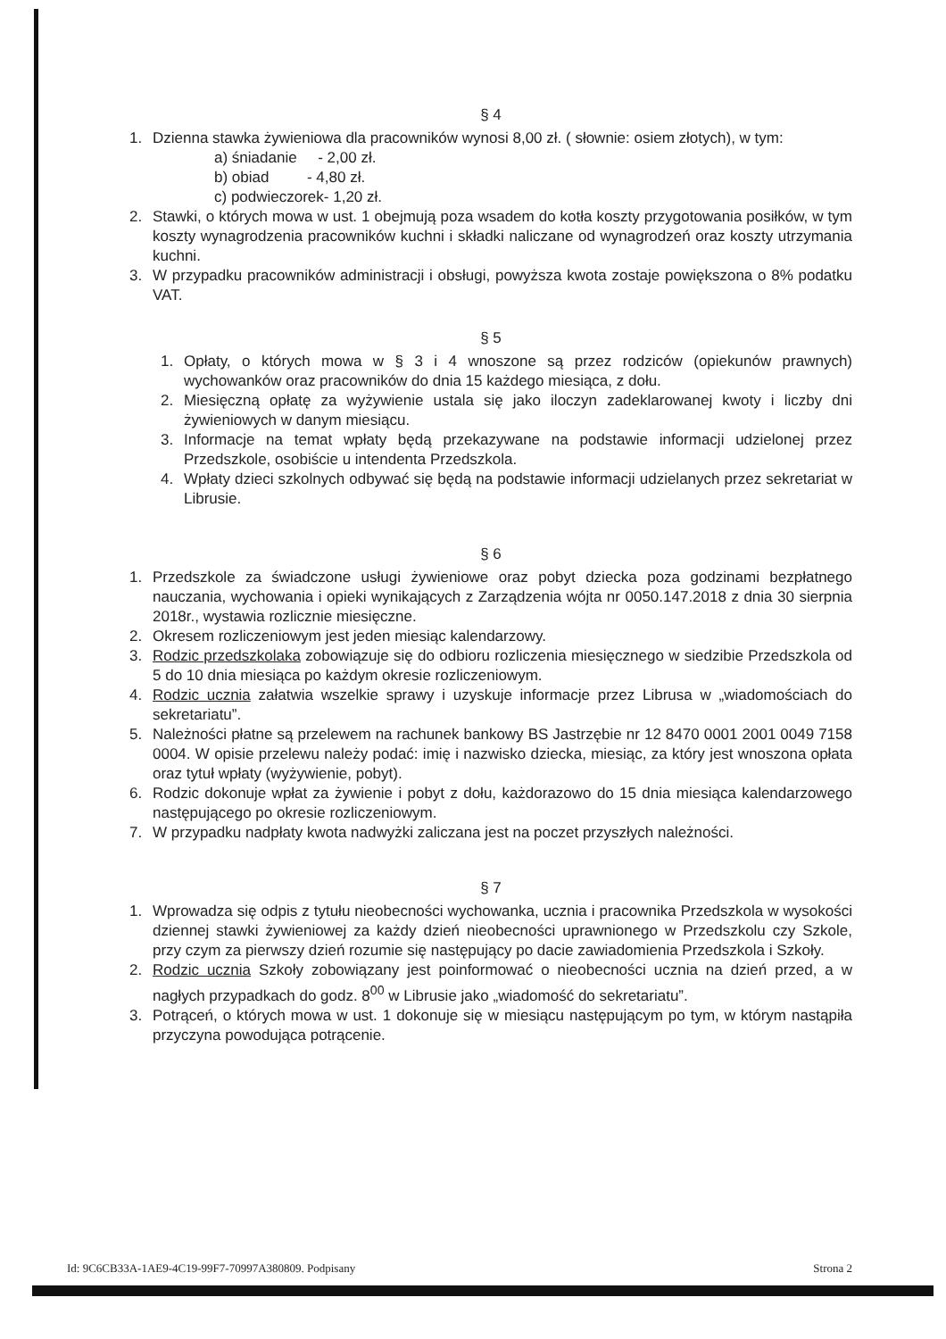§ 4
1. Dzienna stawka żywieniowa dla pracowników wynosi 8,00 zł. ( słownie: osiem złotych), w tym:
a) śniadanie - 2,00 zł.
b) obiad - 4,80 zł.
c) podwieczorek- 1,20 zł.
2. Stawki, o których mowa w ust. 1 obejmują poza wsadem do kotła koszty przygotowania posiłków, w tym koszty wynagrodzenia pracowników kuchni i składki naliczane od wynagrodzeń oraz koszty utrzymania kuchni.
3. W przypadku pracowników administracji i obsługi, powyższa kwota zostaje powiększona o 8% podatku VAT.
§ 5
1. Opłaty, o których mowa w § 3 i 4 wnoszone są przez rodziców (opiekunów prawnych) wychowanków oraz pracowników do dnia 15 każdego miesiąca, z dołu.
2. Miesięczną opłatę za wyżywienie ustala się jako iloczyn zadeklarowanej kwoty i liczby dni żywieniowych w danym miesiącu.
3. Informacje na temat wpłaty będą przekazywane na podstawie informacji udzielonej przez Przedszkole, osobiście u intendenta Przedszkola.
4. Wpłaty dzieci szkolnych odbywać się będą na podstawie informacji udzielanych przez sekretariat w Librusie.
§ 6
1. Przedszkole za świadczone usługi żywieniowe oraz pobyt dziecka poza godzinami bezpłatnego nauczania, wychowania i opieki wynikających z Zarządzenia wójta nr 0050.147.2018 z dnia 30 sierpnia 2018r., wystawia rozlicznie miesięczne.
2. Okresem rozliczeniowym jest jeden miesiąc kalendarzowy.
3. Rodzic przedszkolaka zobowiązuje się do odbioru rozliczenia miesięcznego w siedzibie Przedszkola od 5 do 10 dnia miesiąca po każdym okresie rozliczeniowym.
4. Rodzic ucznia załatwia wszelkie sprawy i uzyskuje informacje przez Librusa w „wiadomościach do sekretariatu”.
5. Należności płatne są przelewem na rachunek bankowy BS Jastrzębie nr 12 8470 0001 2001 0049 7158 0004. W opisie przelewu należy podać: imię i nazwisko dziecka, miesiąc, za który jest wnoszona opłata oraz tytuł wpłaty (wyżywienie, pobyt).
6. Rodzic dokonuje wpłat za żywienie i pobyt z dołu, każdorazowo do 15 dnia miesiąca kalendarzowego następującego po okresie rozliczeniowym.
7. W przypadku nadpłaty kwota nadwyżki zaliczana jest na poczet przyszłych należności.
§ 7
1. Wprowadza się odpis z tytułu nieobecności wychowanka, ucznia i pracownika Przedszkola w wysokości dziennej stawki żywieniowej za każdy dzień nieobecności uprawnionego w Przedszkolu czy Szkole, przy czym za pierwszy dzień rozumie się następujący po dacie zawiadomienia Przedszkola i Szkoły.
2. Rodzic ucznia Szkoły zobowiązany jest poinformować o nieobecności ucznia na dzień przed, a w nagłych przypadkach do godz. 8<sup>00</sup> w Librusie jako „wiadomość do sekretariatu”.
3. Potrąceń, o których mowa w ust. 1 dokonuje się w miesiącu następującym po tym, w którym nastąpiła przyczyna powodująca potrącenie.
Id: 9C6CB33A-1AE9-4C19-99F7-70997A380809. Podpisany Strona 2